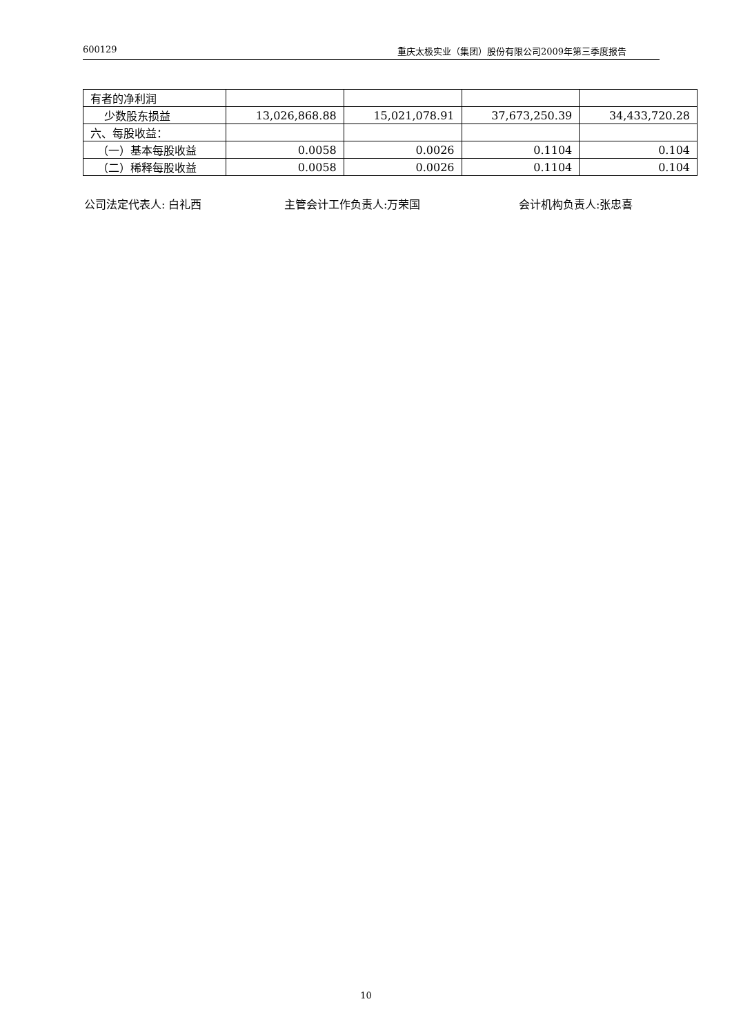600129 重庆太极实业（集团）股份有限公司2009年第三季度报告
| 有者的净利润 | | | | |
| 少数股东损益 | 13,026,868.88 | 15,021,078.91 | 37,673,250.39 | 34,433,720.28 |
| 六、每股收益： | | | | |
| （一）基本每股收益 | 0.0058 | 0.0026 | 0.1104 | 0.104 |
| （二）稀释每股收益 | 0.0058 | 0.0026 | 0.1104 | 0.104 |
公司法定代表人: 白礼西 主管会计工作负责人:万荣国 会计机构负责人:张忠喜
10